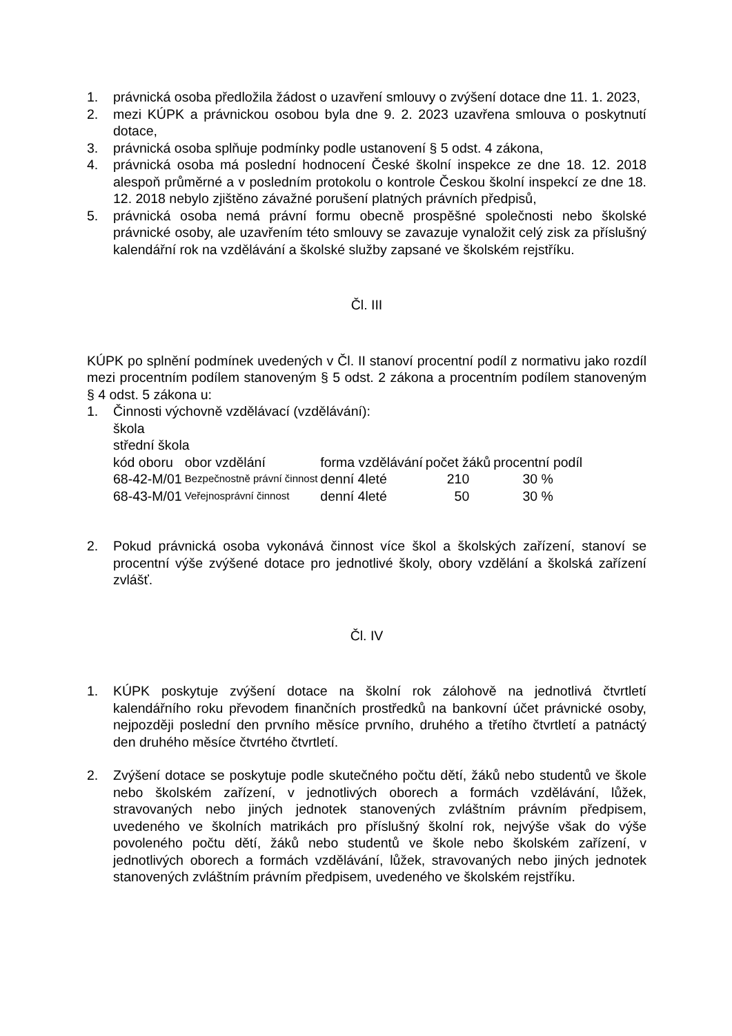1. právnická osoba předložila žádost o uzavření smlouvy o zvýšení dotace dne 11. 1. 2023,
2. mezi KÚPK a právnickou osobou byla dne 9. 2. 2023 uzavřena smlouva o poskytnutí dotace,
3. právnická osoba splňuje podmínky podle ustanovení § 5 odst. 4 zákona,
4. právnická osoba má poslední hodnocení České školní inspekce ze dne 18. 12. 2018 alespoň průměrné a v posledním protokolu o kontrole Českou školní inspekcí ze dne 18. 12. 2018 nebylo zjištěno závažné porušení platných právních předpisů,
5. právnická osoba nemá právní formu obecně prospěšné společnosti nebo školské právnické osoby, ale uzavřením této smlouvy se zavazuje vynaložit celý zisk za příslušný kalendářní rok na vzdělávání a školské služby zapsané ve školském rejstříku.
Čl. III
KÚPK po splnění podmínek uvedených v Čl. II stanoví procentní podíl z normativu jako rozdíl mezi procentním podílem stanoveným § 5 odst. 2 zákona a procentním podílem stanoveným § 4 odst. 5 zákona u:
1. Činnosti výchovně vzdělávací (vzdělávání):
škola
střední škola
| kód oboru | obor vzdělání | forma vzdělávání | počet žáků | procentní podíl |
| --- | --- | --- | --- | --- |
| 68-42-M/01 | Bezpečnostně právní činnost | denní 4leté | 210 | 30 % |
| 68-43-M/01 | Veřejnosprávní činnost | denní 4leté | 50 | 30 % |
2. Pokud právnická osoba vykonává činnost více škol a školských zařízení, stanoví se procentní výše zvýšené dotace pro jednotlivé školy, obory vzdělání a školská zařízení zvlášť.
Čl. IV
1. KÚPK poskytuje zvýšení dotace na školní rok zálohově na jednotlivá čtvrtletí kalendářního roku převodem finančních prostředků na bankovní účet právnické osoby, nejpozději poslední den prvního měsíce prvního, druhého a třetího čtvrtletí a patnáctý den druhého měsíce čtvrtého čtvrtletí.
2. Zvýšení dotace se poskytuje podle skutečného počtu dětí, žáků nebo studentů ve škole nebo školském zařízení, v jednotlivých oborech a formách vzdělávání, lůžek, stravovaných nebo jiných jednotek stanovených zvláštním právním předpisem, uvedeného ve školních matrikách pro příslušný školní rok, nejvýše však do výše povoleného počtu dětí, žáků nebo studentů ve škole nebo školském zařízení, v jednotlivých oborech a formách vzdělávání, lůžek, stravovaných nebo jiných jednotek stanovených zvláštním právním předpisem, uvedeného ve školském rejstříku.